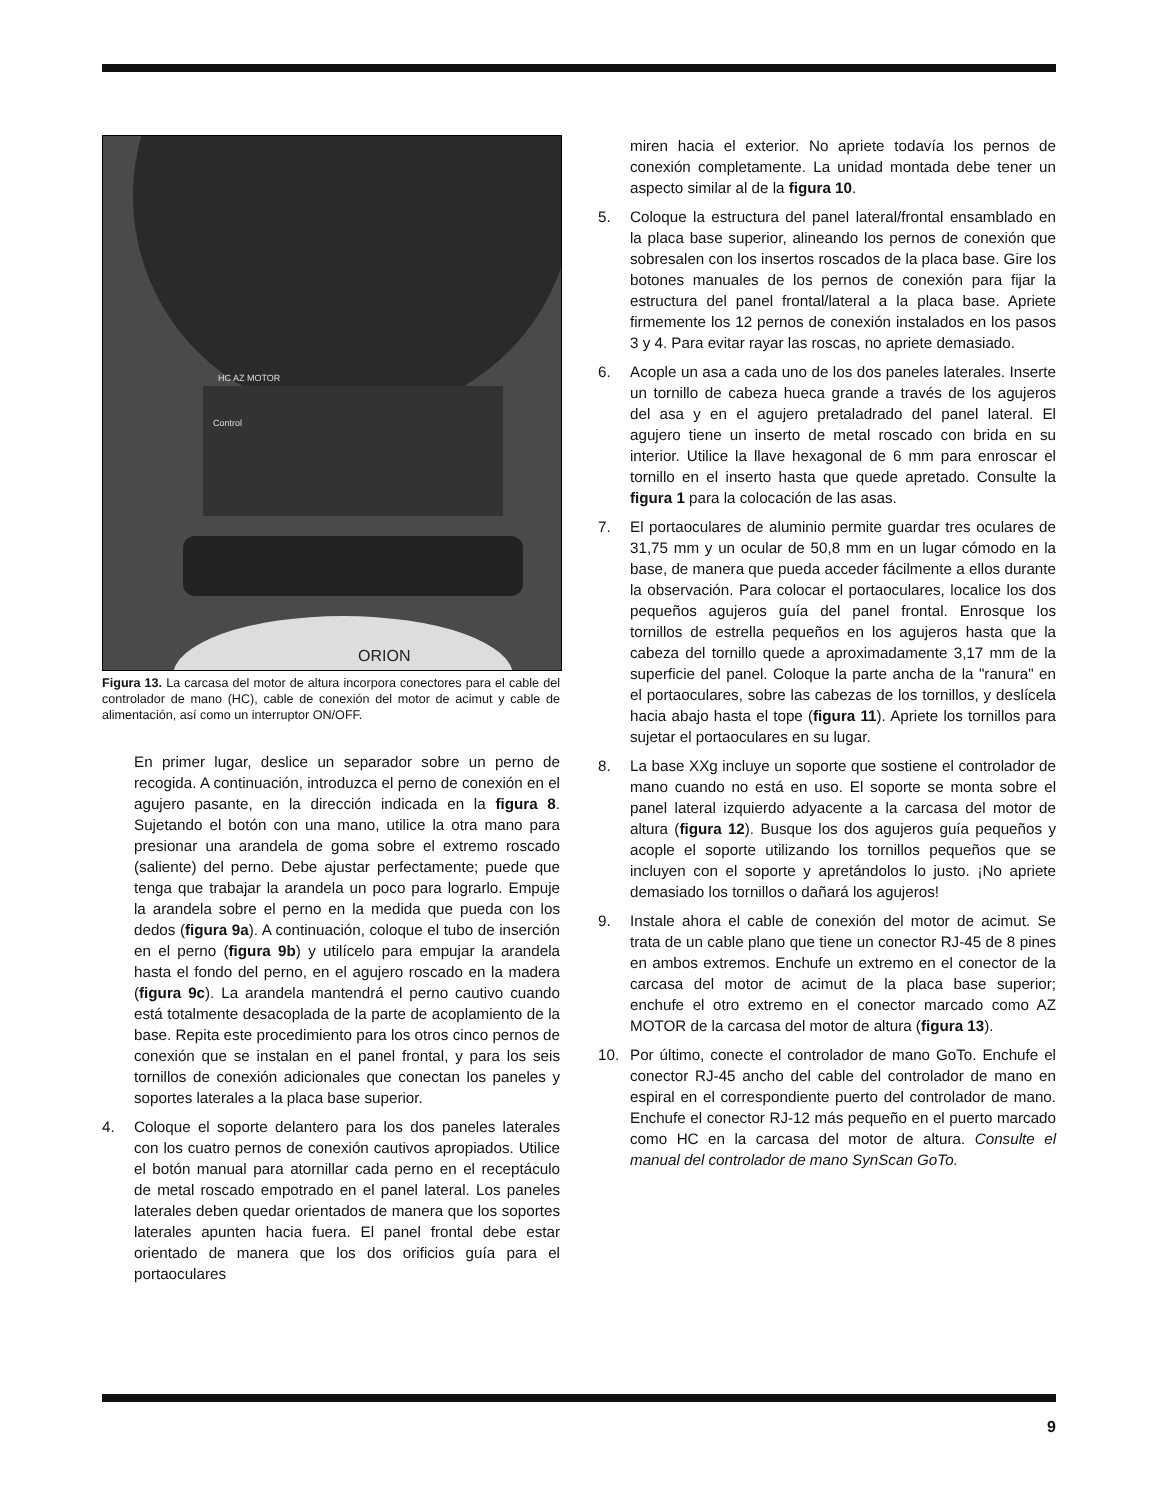ORION
HC AZ MOTOR
Control
Figura 13. La carcasa del motor de altura incorpora conectores para el cable del controlador de mano (HC), cable de conexión del motor de acimut y cable de alimentación, así como un interruptor ON/OFF.
En primer lugar, deslice un separador sobre un perno de recogida. A continuación, introduzca el perno de conexión en el agujero pasante, en la dirección indicada en la figura 8. Sujetando el botón con una mano, utilice la otra mano para presionar una arandela de goma sobre el extremo roscado (saliente) del perno. Debe ajustar perfectamente; puede que tenga que trabajar la arandela un poco para lograrlo. Empuje la arandela sobre el perno en la medida que pueda con los dedos (figura 9a). A continuación, coloque el tubo de inserción en el perno (figura 9b) y utilícelo para empujar la arandela hasta el fondo del perno, en el agujero roscado en la madera (figura 9c). La arandela mantendrá el perno cautivo cuando está totalmente desacoplada de la parte de acoplamiento de la base. Repita este procedimiento para los otros cinco pernos de conexión que se instalan en el panel frontal, y para los seis tornillos de conexión adicionales que conectan los paneles y soportes laterales a la placa base superior.
4. Coloque el soporte delantero para los dos paneles laterales con los cuatro pernos de conexión cautivos apropiados. Utilice el botón manual para atornillar cada perno en el receptáculo de metal roscado empotrado en el panel lateral. Los paneles laterales deben quedar orientados de manera que los soportes laterales apunten hacia fuera. El panel frontal debe estar orientado de manera que los dos orificios guía para el portaoculares
miren hacia el exterior. No apriete todavía los pernos de conexión completamente. La unidad montada debe tener un aspecto similar al de la figura 10.
5. Coloque la estructura del panel lateral/frontal ensamblado en la placa base superior, alineando los pernos de conexión que sobresalen con los insertos roscados de la placa base. Gire los botones manuales de los pernos de conexión para fijar la estructura del panel frontal/lateral a la placa base. Apriete firmemente los 12 pernos de conexión instalados en los pasos 3 y 4. Para evitar rayar las roscas, no apriete demasiado.
6. Acople un asa a cada uno de los dos paneles laterales. Inserte un tornillo de cabeza hueca grande a través de los agujeros del asa y en el agujero pretaladrado del panel lateral. El agujero tiene un inserto de metal roscado con brida en su interior. Utilice la llave hexagonal de 6 mm para enroscar el tornillo en el inserto hasta que quede apretado. Consulte la figura 1 para la colocación de las asas.
7. El portaoculares de aluminio permite guardar tres oculares de 31,75 mm y un ocular de 50,8 mm en un lugar cómodo en la base, de manera que pueda acceder fácilmente a ellos durante la observación. Para colocar el portaoculares, localice los dos pequeños agujeros guía del panel frontal. Enrosque los tornillos de estrella pequeños en los agujeros hasta que la cabeza del tornillo quede a aproximadamente 3,17 mm de la superficie del panel. Coloque la parte ancha de la "ranura" en el portaoculares, sobre las cabezas de los tornillos, y deslícela hacia abajo hasta el tope (figura 11). Apriete los tornillos para sujetar el portaoculares en su lugar.
8. La base XXg incluye un soporte que sostiene el controlador de mano cuando no está en uso. El soporte se monta sobre el panel lateral izquierdo adyacente a la carcasa del motor de altura (figura 12). Busque los dos agujeros guía pequeños y acople el soporte utilizando los tornillos pequeños que se incluyen con el soporte y apretándolos lo justo. ¡No apriete demasiado los tornillos o dañará los agujeros!
9. Instale ahora el cable de conexión del motor de acimut. Se trata de un cable plano que tiene un conector RJ-45 de 8 pines en ambos extremos. Enchufe un extremo en el conector de la carcasa del motor de acimut de la placa base superior; enchufe el otro extremo en el conector marcado como AZ MOTOR de la carcasa del motor de altura (figura 13).
10. Por último, conecte el controlador de mano GoTo. Enchufe el conector RJ-45 ancho del cable del controlador de mano en espiral en el correspondiente puerto del controlador de mano. Enchufe el conector RJ-12 más pequeño en el puerto marcado como HC en la carcasa del motor de altura. Consulte el manual del controlador de mano SynScan GoTo.
9